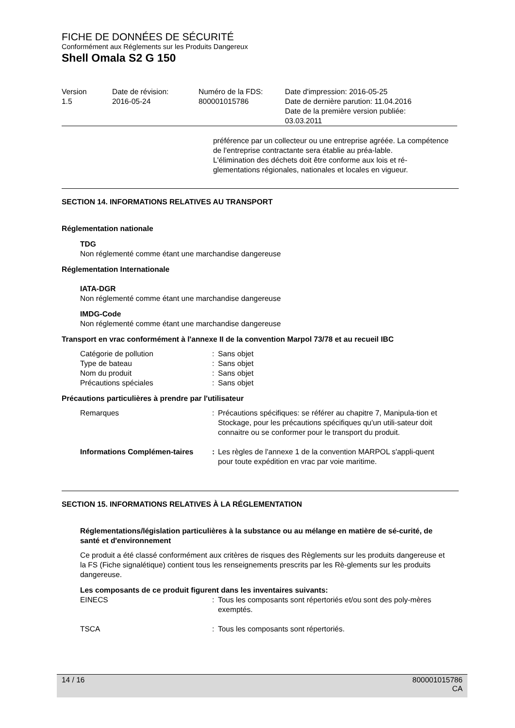FICHE DE DONNÉES DE SÉCURITÉ
Conformément aux Réglements sur les Produits Dangereux
Shell Omala S2 G 150
| Version 1.5 | Date de révision: 2016-05-24 | Numéro de la FDS: 800001015786 | Date d'impression: 2016-05-25 Date de dernière parution: 11.04.2016 Date de la première version publiée: 03.03.2011 |
préférence par un collecteur ou une entreprise agréée. La compétence de l'entreprise contractante sera établie au préa-lable.
L'élimination des déchets doit être conforme aux lois et ré-glementations régionales, nationales et locales en vigueur.
SECTION 14. INFORMATIONS RELATIVES AU TRANSPORT
Réglementation nationale
TDG
Non réglementé comme étant une marchandise dangereuse
Réglementation Internationale
IATA-DGR
Non réglementé comme étant une marchandise dangereuse
IMDG-Code
Non réglementé comme étant une marchandise dangereuse
Transport en vrac conformément à l'annexe II de la convention Marpol 73/78 et au recueil IBC
| Catégorie de pollution | : | Sans objet |
| Type de bateau | : | Sans objet |
| Nom du produit | : | Sans objet |
| Précautions spéciales | : | Sans objet |
Précautions particulières à prendre par l'utilisateur
| Remarques | : | Précautions spécifiques: se référer au chapitre 7, Manipula-tion et Stockage, pour les précautions spécifiques qu'un utili-sateur doit connaitre ou se conformer pour le transport du produit. |
| Informations Complémen-taires | : | Les règles de l'annexe 1 de la convention MARPOL s'appli-quent pour toute expédition en vrac par voie maritime. |
SECTION 15. INFORMATIONS RELATIVES À LA RÉGLEMENTATION
Réglementations/législation particulières à la substance ou au mélange en matière de sé-curité, de santé et d'environnement
Ce produit a été classé conformément aux critères de risques des Règlements sur les produits dangereuse et la FS (Fiche signalétique) contient tous les renseignements prescrits par les Rè-glements sur les produits dangereuse.
Les composants de ce produit figurent dans les inventaires suivants:
| EINECS | : | Tous les composants sont répertoriés et/ou sont des poly-mères exemptés. |
| TSCA | : | Tous les composants sont répertoriés. |
14 / 16 800001015786
CA